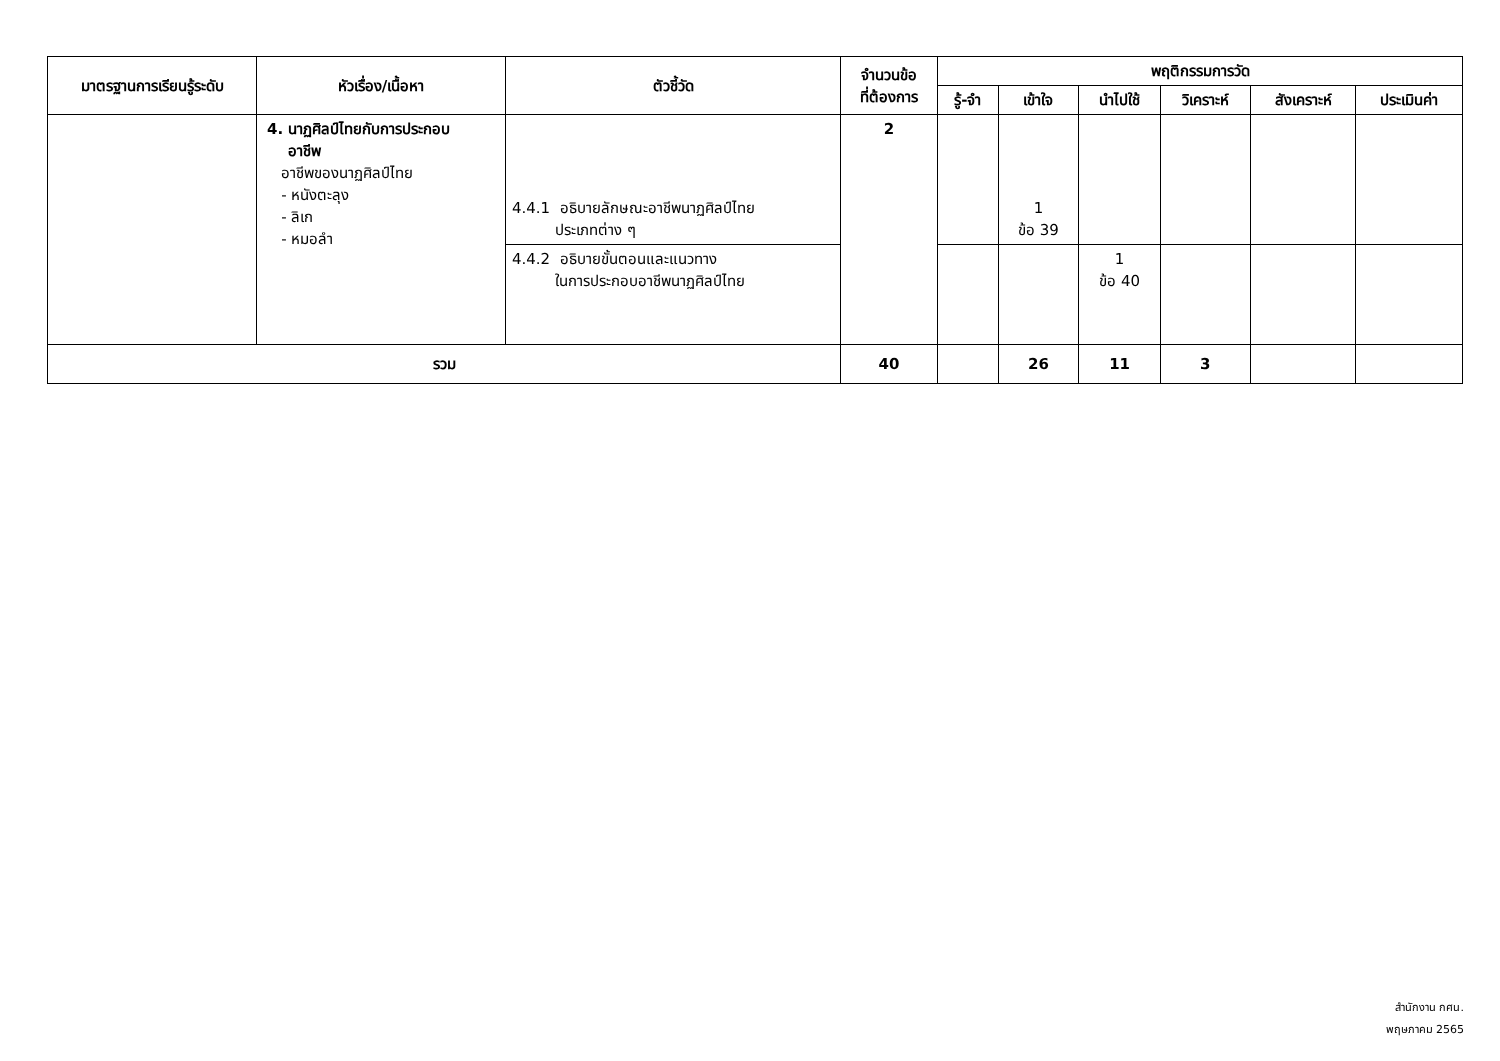| มาตรฐานการเรียนรู้ระดับ | หัวเรื่อง/เนื้อหา | ตัวชี้วัด | จำนวนข้อ ที่ต้องการ | พฤติกรรมการวัด | | | | | |
| --- | --- | --- | --- | --- | --- | --- | --- | --- | --- |
| | | | | รู้-จำ | เข้าใจ | นำไปใช้ | วิเคราะห์ | สังเคราะห์ | ประเมินค่า |
| | 4. นาฏศิลป์ไทยกับการประกอบ อาชีพ อาชีพของนาฏศิลป์ไทย - หนังตะลุง - ลิเก - หมอลำ | 4.4.1 อธิบายลักษณะอาชีพนาฏศิลป์ไทย ประเภทต่าง ๆ | 2 | | 1 ข้อ 39 | | | | |
| | | 4.4.2 อธิบายขั้นตอนและแนวทาง ในการประกอบอาชีพนาฏศิลป์ไทย | | | | 1 ข้อ 40 | | | |
| รวม | | | 40 | | 26 | 11 | 3 | | |
สำนักงาน กศน.
พฤษภาคม 2565